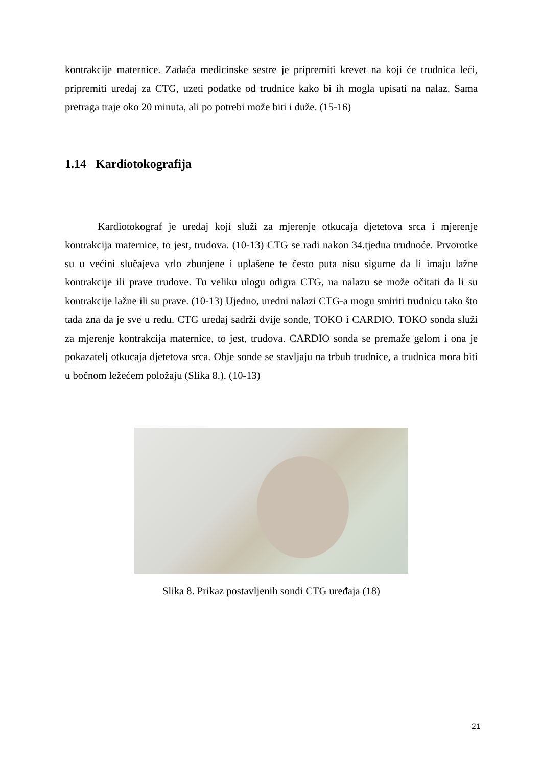kontrakcije maternice. Zadaća medicinske sestre je pripremiti krevet na koji će trudnica leći, pripremiti uređaj za CTG, uzeti podatke od trudnice kako bi ih mogla upisati na nalaz. Sama pretraga traje oko 20 minuta, ali po potrebi može biti i duže. (15-16)
1.14 Kardiotokografija
Kardiotokograf je uređaj koji služi za mjerenje otkucaja djetetova srca i mjerenje kontrakcija maternice, to jest, trudova. (10-13) CTG se radi nakon 34.tjedna trudnoće. Prvorotke su u većini slučajeva vrlo zbunjene i uplašene te često puta nisu sigurne da li imaju lažne kontrakcije ili prave trudove. Tu veliku ulogu odigra CTG, na nalazu se može očitati da li su kontrakcije lažne ili su prave. (10-13) Ujedno, uredni nalazi CTG-a mogu smiriti trudnicu tako što tada zna da je sve u redu. CTG uređaj sadrži dvije sonde, TOKO i CARDIO. TOKO sonda služi za mjerenje kontrakcija maternice, to jest, trudova. CARDIO sonda se premaže gelom i ona je pokazatelj otkucaja djetetova srca. Obje sonde se stavljaju na trbuh trudnice, a trudnica mora biti u bočnom ležećem položaju (Slika 8.). (10-13)
Slika 8. Prikaz postavljenih sondi CTG uređaja (18)
21